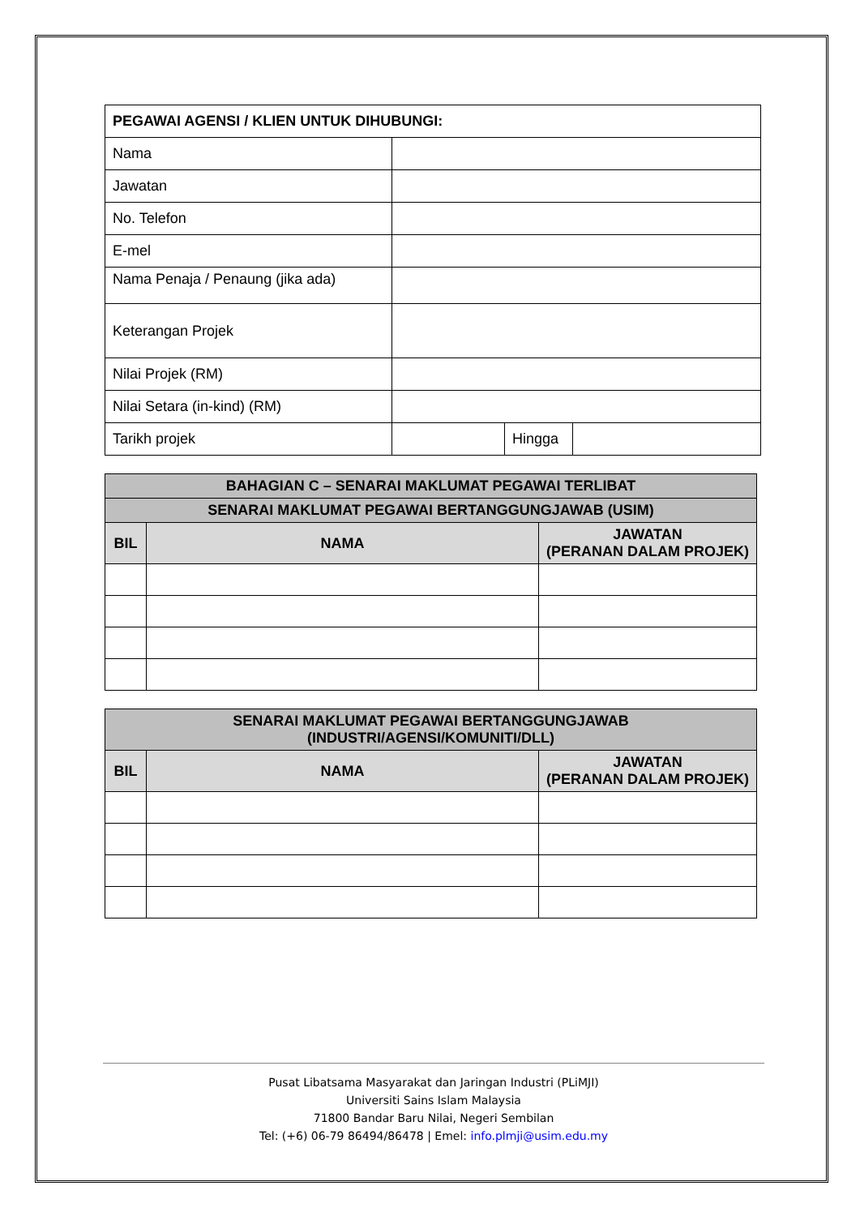| PEGAWAI AGENSI / KLIEN UNTUK DIHUBUNGI: | | | |
| Nama | | | |
| Jawatan | | | |
| No. Telefon | | | |
| E-mel | | | |
| Nama Penaja / Penaung (jika ada) | | | |
| Keterangan Projek | | | |
| Nilai Projek (RM) | | | |
| Nilai Setara (in-kind) (RM) | | | |
| Tarikh projek | | Hingga | |
| BAHAGIAN C – SENARAI MAKLUMAT PEGAWAI TERLIBAT | | |
| --- | --- | --- |
| SENARAI MAKLUMAT PEGAWAI BERTANGGUNGJAWAB (USIM) | | |
| BIL | NAMA | JAWATAN (PERANAN DALAM PROJEK) |
| SENARAI MAKLUMAT PEGAWAI BERTANGGUNGJAWAB (INDUSTRI/AGENSI/KOMUNITI/DLL) | | |
| --- | --- | --- |
| BIL | NAMA | JAWATAN (PERANAN DALAM PROJEK) |
Pusat Libatsama Masyarakat dan Jaringan Industri (PLiMJI)
Universiti Sains Islam Malaysia
71800 Bandar Baru Nilai, Negeri Sembilan
Tel: (+6) 06-79 86494/86478 | Emel: info.plmji@usim.edu.my